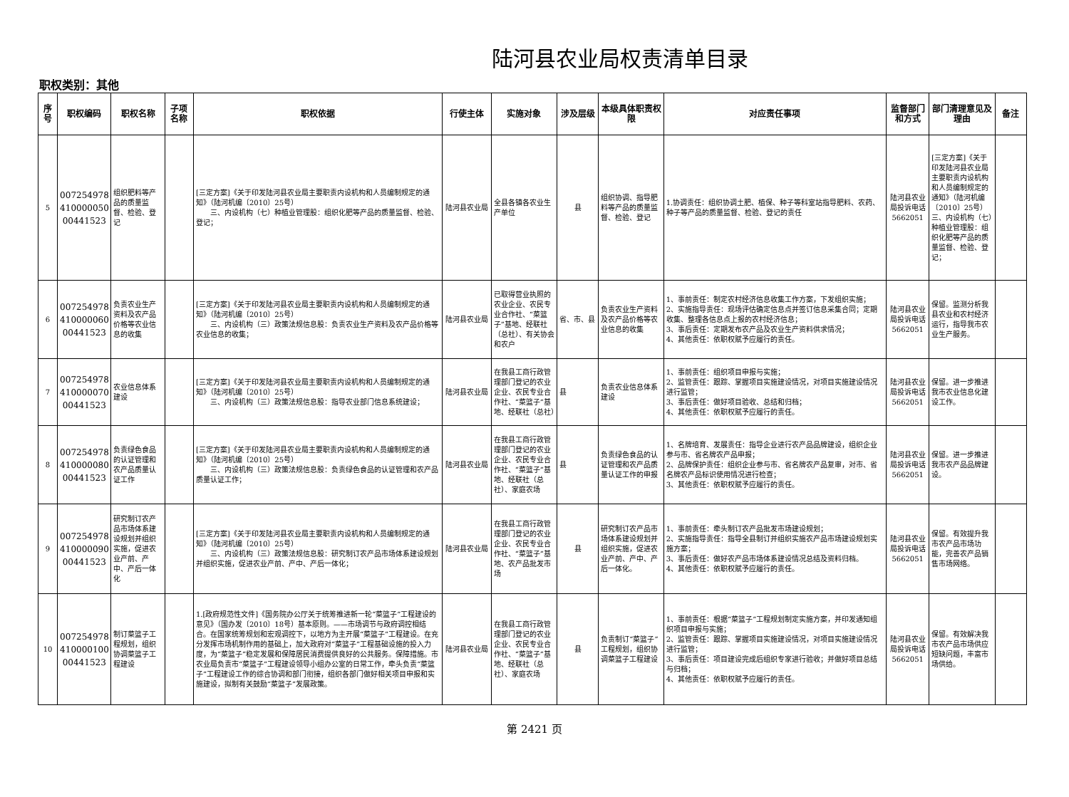陆河县农业局权责清单目录
职权类别：其他
| 序号 | 职权编码 | 职权名称 | 子项名称 | 职权依据 | 行使主体 | 实施对象 | 涉及层级 | 本级具体职责权限 | 对应责任事项 | 监督部门和方式 | 部门清理意见及理由 | 备注 |
| --- | --- | --- | --- | --- | --- | --- | --- | --- | --- | --- | --- | --- |
| 5 | 007254978 410000050 00441523 | 组织肥料等产品的质量监督、检验、登记 | | [三定方案]《关于印发陆河县农业局主要职责内设机构和人员编制规定的通知》（陆河机编〔2010〕25号） 三、内设机构（七）种植业管理股：组织化肥等产品的质量监督、检验、登记； | 陆河县农业局 | 全县各镇各农业生产单位 | 县 | 组织协调、指导肥料等产品的质量监督、检验、登记 | 1.协调责任：组织协调土肥、植保、种子等科室站指导肥料、农药、种子等产品的质量监督、检验、登记的责任 | 陆河县农业局投诉电话5662051 | [三定方案]《关于印发陆河县农业局主要职责内设机构和人员编制规定的通知》（陆河机编〔2010〕25号） 三、内设机构（七）种植业管理股：组织化肥等产品的质量监督、检验、登记； | |
| 6 | 007254978 410000060 00441523 | 负责农业生产资料及农产品价格等农业信息的收集 | | [三定方案]《关于印发陆河县农业局主要职责内设机构和人员编制规定的通知》（陆河机编〔2010〕25号） 三、内设机构（三）政策法规信息股：负责农业生产资料及农产品价格等农业信息的收集； | 陆河县农业局 | 已取得营业执照的农业企业、农民专业合作社、“菜篮子”基地、经联社（总社）、有关协会和农户 | 省、市、县 | 负责农业生产资料及农产品价格等农业信息的收集 | 1、事前责任：制定农村经济信息收集工作方案，下发组织实施； 2、实施指导责任：现场评估确定信息点并签订信息采集合同；定期收集、整理各信息点上报的农村经济信息； 3、事后责任：定期发布农产品及农业生产资料供求情况； 4、其他责任：依职权赋予应履行的责任。 | 陆河县农业局投诉电话5662051 | 保留。监测分析我县农业和农村经济运行，指导我市农业生产服务。 | |
| 7 | 007254978 410000070 00441523 | 农业信息体系建设 | | [三定方案]《关于印发陆河县农业局主要职责内设机构和人员编制规定的通知》（陆河机编〔2010〕25号） 三、内设机构（三）政策法规信息股：指导农业部门信息系统建设； | 陆河县农业局 | 在我县工商行政管理部门登记的农业企业、农民专业合作社、“菜篮子”基地、经联社（总社） | 县 | 负责农业信息体系建设 | 1、事前责任：组织项目申报与实施； 2、监管责任：跟踪、掌握项目实施建设情况，对项目实施建设情况进行监管； 3、事后责任：做好项目验收、总结和归档； 4、其他责任：依职权赋予应履行的责任。 | 陆河县农业局投诉电话5662051 | 保留。进一步推进我市农业信息化建设工作。 | |
| 8 | 007254978 410000080 00441523 | 负责绿色食品的认证管理和农产品质量认证工作 | | [三定方案]《关于印发陆河县农业局主要职责内设机构和人员编制规定的通知》（陆河机编〔2010〕25号） 三、内设机构（三）政策法规信息股：负责绿色食品的认证管理和农产品质量认证工作； | 陆河县农业局 | 在我县工商行政管理部门登记的农业企业、农民专业合作社、“菜篮子”基地、经联社（总社）、家庭农场 | 县 | 负责绿色食品的认证管理和农产品质量认证工作的申报 | 1、名牌培育、发展责任：指导企业进行农产品品牌建设，组织企业参与市、省名牌农产品申报； 2、品牌保护责任：组织企业参与市、省名牌农产品复审，对市、省名牌农产品标识使用情况进行检查； 3、其他责任：依职权赋予应履行的责任。 | 陆河县农业局投诉电话5662051 | 保留。进一步推进我市农产品品牌建设。 | |
| 9 | 007254978 410000090 00441523 | 研究制订农产品市场体系建设规划并组织实施，促进农业产前、产中、产后一体化 | | [三定方案]《关于印发陆河县农业局主要职责内设机构和人员编制规定的通知》（陆河机编〔2010〕25号） 三、内设机构（三）政策法规信息股：研究制订农产品市场体系建设规划并组织实施，促进农业产前、产中、产后一体化； | 陆河县农业局 | 在我县工商行政管理部门登记的农业企业、农民专业合作社、“菜篮子”基地、农产品批发市场 | 县 | 研究制订农产品市场体系建设规划并组织实施，促进农业产前、产中、产后一体化。 | 1、事前责任：牵头制订农产品批发市场建设规划； 2、实施指导责任：指导全县制订并组织实施农产品市场建设规划实施方案； 3、事后责任：做好农产品市场体系建设情况总结及资料归档。 4、其他责任：依职权赋予应履行的责任。 | 陆河县农业局投诉电话5662051 | 保留。有效提升我市农产品市场功能，完善农产品销售市场网络。 | |
| 10 | 007254978 410000100 00441523 | 制订菜篮子工程规划，组织协调菜篮子工程建设 | | 1.[政府规范性文件]《国务院办公厅关于统筹推进新一轮“菜篮子”工程建设的意见》（国办发〔2010〕18号）基本原则。——市场调节与政府调控相结合。在国家统筹规划和宏观调控下，以地方为主开展“菜篮子”工程建设。在充分发挥市场机制作用的基础上，加大政府对“菜篮子”工程基础设施的投入力度，为“菜篮子”稳定发展和保障居民消费提供良好的公共服务。保障措施。市农业局负责市“菜篮子”工程建设领导小组办公室的日常工作，牵头负责“菜篮子”工程建设工作的综合协调和部门衔接，组织各部门做好相关项目申报和实施建设，拟制有关鼓励“菜篮子”发展政策。 | 陆河县农业局 | 在我县工商行政管理部门登记的农业企业、农民专业合作社、“菜篮子”基地、经联社（总社）、家庭农场 | 县 | 负责制订“菜篮子”工程规划，组织协调菜篮子工程建设 | 1、事前责任：根据“菜篮子”工程规划制定实施方案，并印发通知组织项目申报与实施； 2、监管责任：跟踪、掌握项目实施建设情况，对项目实施建设情况进行监管； 3、事后责任：项目建设完成后组织专家进行验收；并做好项目总结与归档； 4、其他责任：依职权赋予应履行的责任。 | 陆河县农业局投诉电话5662051 | 保留。有效解决我市农产品市场供应短缺问题，丰富市场供给。 | |
第 2421 页